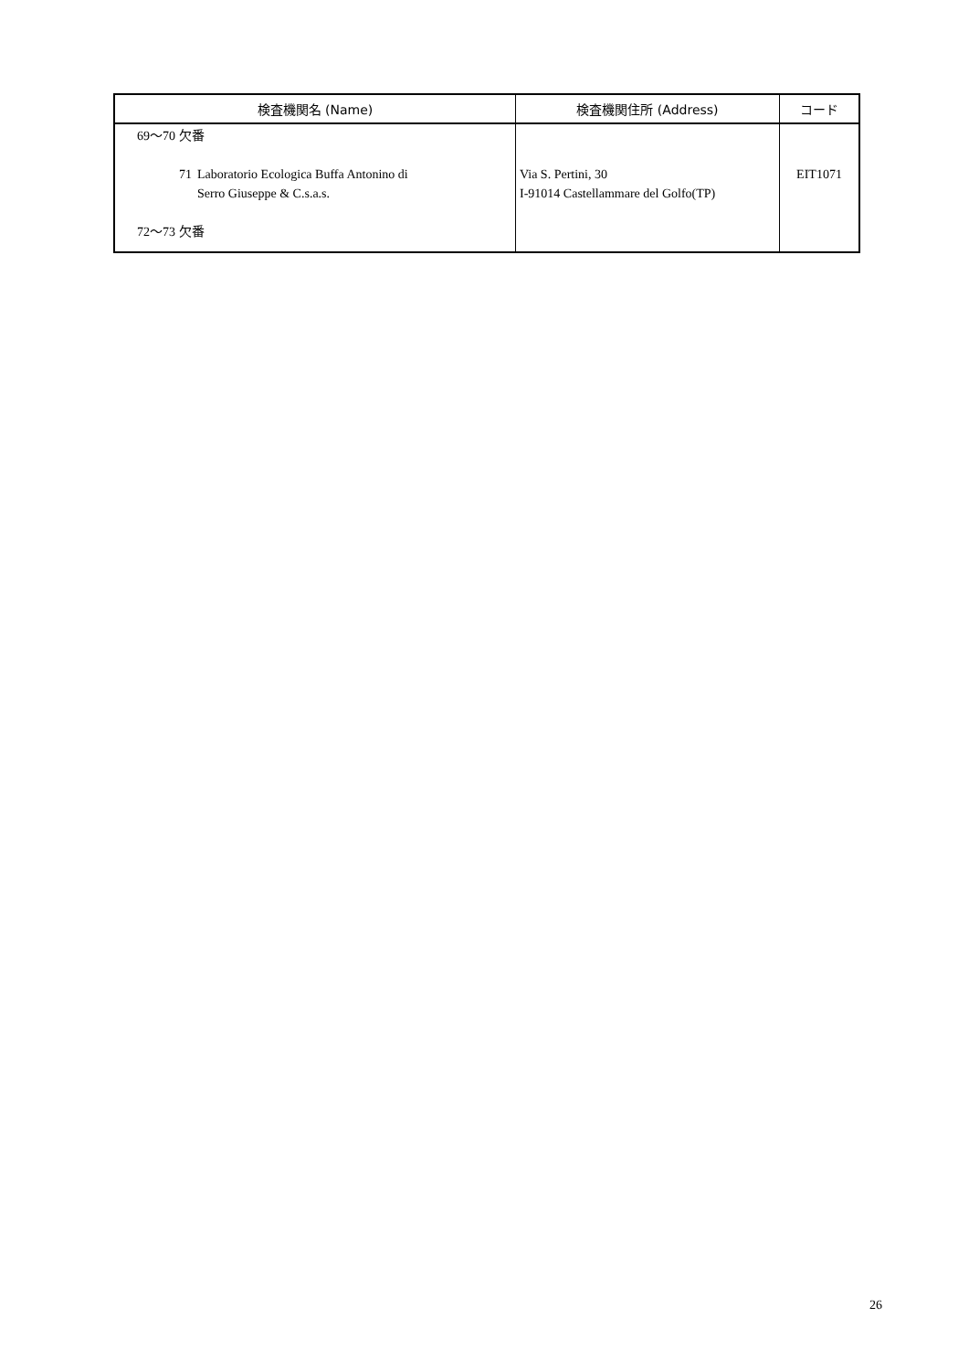| 検査機関名 (Name) | 検査機関住所 (Address) | コード |
| --- | --- | --- |
| 69～70 欠番 71 Laboratorio Ecologica Buffa Antonino di Serro Giuseppe & C.s.a.s. 72～73 欠番 | Via S. Pertini, 30 I-91014 Castellammare del Golfo(TP) | EIT1071 |
26